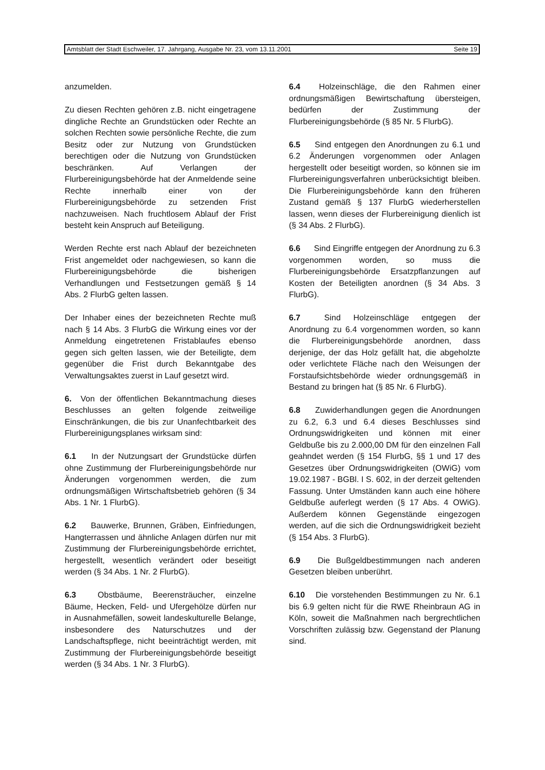Amtsblatt der Stadt Eschweiler, 17. Jahrgang, Ausgabe Nr. 23, vom 13.11.2001 Seite 19
anzumelden.
Zu diesen Rechten gehören z.B. nicht eingetragene dingliche Rechte an Grundstücken oder Rechte an solchen Rechten sowie persönliche Rechte, die zum Besitz oder zur Nutzung von Grundstücken berechtigen oder die Nutzung von Grundstücken beschränken. Auf Verlangen der Flurbereinigungsbehörde hat der Anmeldende seine Rechte innerhalb einer von der Flurbereinigungsbehörde zu setzenden Frist nachzuweisen. Nach fruchtlosem Ablauf der Frist besteht kein Anspruch auf Beteiligung.
Werden Rechte erst nach Ablauf der bezeichneten Frist angemeldet oder nachgewiesen, so kann die Flurbereinigungsbehörde die bisherigen Verhandlungen und Festsetzungen gemäß § 14 Abs. 2 FlurbG gelten lassen.
Der Inhaber eines der bezeichneten Rechte muß nach § 14 Abs. 3 FlurbG die Wirkung eines vor der Anmeldung eingetretenen Fristablaufes ebenso gegen sich gelten lassen, wie der Beteiligte, dem gegenüber die Frist durch Bekanntgabe des Verwaltungsaktes zuerst in Lauf gesetzt wird.
6. Von der öffentlichen Bekanntmachung dieses Beschlusses an gelten folgende zeitweilige Einschränkungen, die bis zur Unanfechtbarkeit des Flurbereinigungsplanes wirksam sind:
6.1 In der Nutzungsart der Grundstücke dürfen ohne Zustimmung der Flurbereinigungsbehörde nur Änderungen vorgenommen werden, die zum ordnungsmäßigen Wirtschaftsbetrieb gehören (§ 34 Abs. 1 Nr. 1 FlurbG).
6.2 Bauwerke, Brunnen, Gräben, Einfriedungen, Hangterrassen und ähnliche Anlagen dürfen nur mit Zustimmung der Flurbereinigungsbehörde errichtet, hergestellt, wesentlich verändert oder beseitigt werden (§ 34 Abs. 1 Nr. 2 FlurbG).
6.3 Obstbäume, Beerensträucher, einzelne Bäume, Hecken, Feld- und Ufergehölze dürfen nur in Ausnahmefällen, soweit landeskulturelle Belange, insbesondere des Naturschutzes und der Landschaftspflege, nicht beeinträchtigt werden, mit Zustimmung der Flurbereinigungsbehörde beseitigt werden (§ 34 Abs. 1 Nr. 3 FlurbG).
6.4 Holzeinschläge, die den Rahmen einer ordnungsmäßigen Bewirtschaftung übersteigen, bedürfen der Zustimmung der Flurbereinigungsbehörde (§ 85 Nr. 5 FlurbG).
6.5 Sind entgegen den Anordnungen zu 6.1 und 6.2 Änderungen vorgenommen oder Anlagen hergestellt oder beseitigt worden, so können sie im Flurbereinigungsverfahren unberücksichtigt bleiben. Die Flurbereinigungsbehörde kann den früheren Zustand gemäß § 137 FlurbG wiederherstellen lassen, wenn dieses der Flurbereinigung dienlich ist (§ 34 Abs. 2 FlurbG).
6.6 Sind Eingriffe entgegen der Anordnung zu 6.3 vorgenommen worden, so muss die Flurbereinigungsbehörde Ersatzpflanzungen auf Kosten der Beteiligten anordnen (§ 34 Abs. 3 FlurbG).
6.7 Sind Holzeinschläge entgegen der Anordnung zu 6.4 vorgenommen worden, so kann die Flurbereinigungsbehörde anordnen, dass derjenige, der das Holz gefällt hat, die abgeholzte oder verlichtete Fläche nach den Weisungen der Forstaufsichtsbehörde wieder ordnungsgemäß in Bestand zu bringen hat (§ 85 Nr. 6 FlurbG).
6.8 Zuwiderhandlungen gegen die Anordnungen zu 6.2, 6.3 und 6.4 dieses Beschlusses sind Ordnungswidrigkeiten und können mit einer Geldbuße bis zu 2.000,00 DM für den einzelnen Fall geahndet werden (§ 154 FlurbG, §§ 1 und 17 des Gesetzes über Ordnungswidrigkeiten (OWiG) vom 19.02.1987 - BGBl. I S. 602, in der derzeit geltenden Fassung. Unter Umständen kann auch eine höhere Geldbuße auferlegt werden (§ 17 Abs. 4 OWiG). Außerdem können Gegenstände eingezogen werden, auf die sich die Ordnungswidrigkeit bezieht (§ 154 Abs. 3 FlurbG).
6.9 Die Bußgeldbestimmungen nach anderen Gesetzen bleiben unberührt.
6.10 Die vorstehenden Bestimmungen zu Nr. 6.1 bis 6.9 gelten nicht für die RWE Rheinbraun AG in Köln, soweit die Maßnahmen nach bergrechtlichen Vorschriften zulässig bzw. Gegenstand der Planung sind.